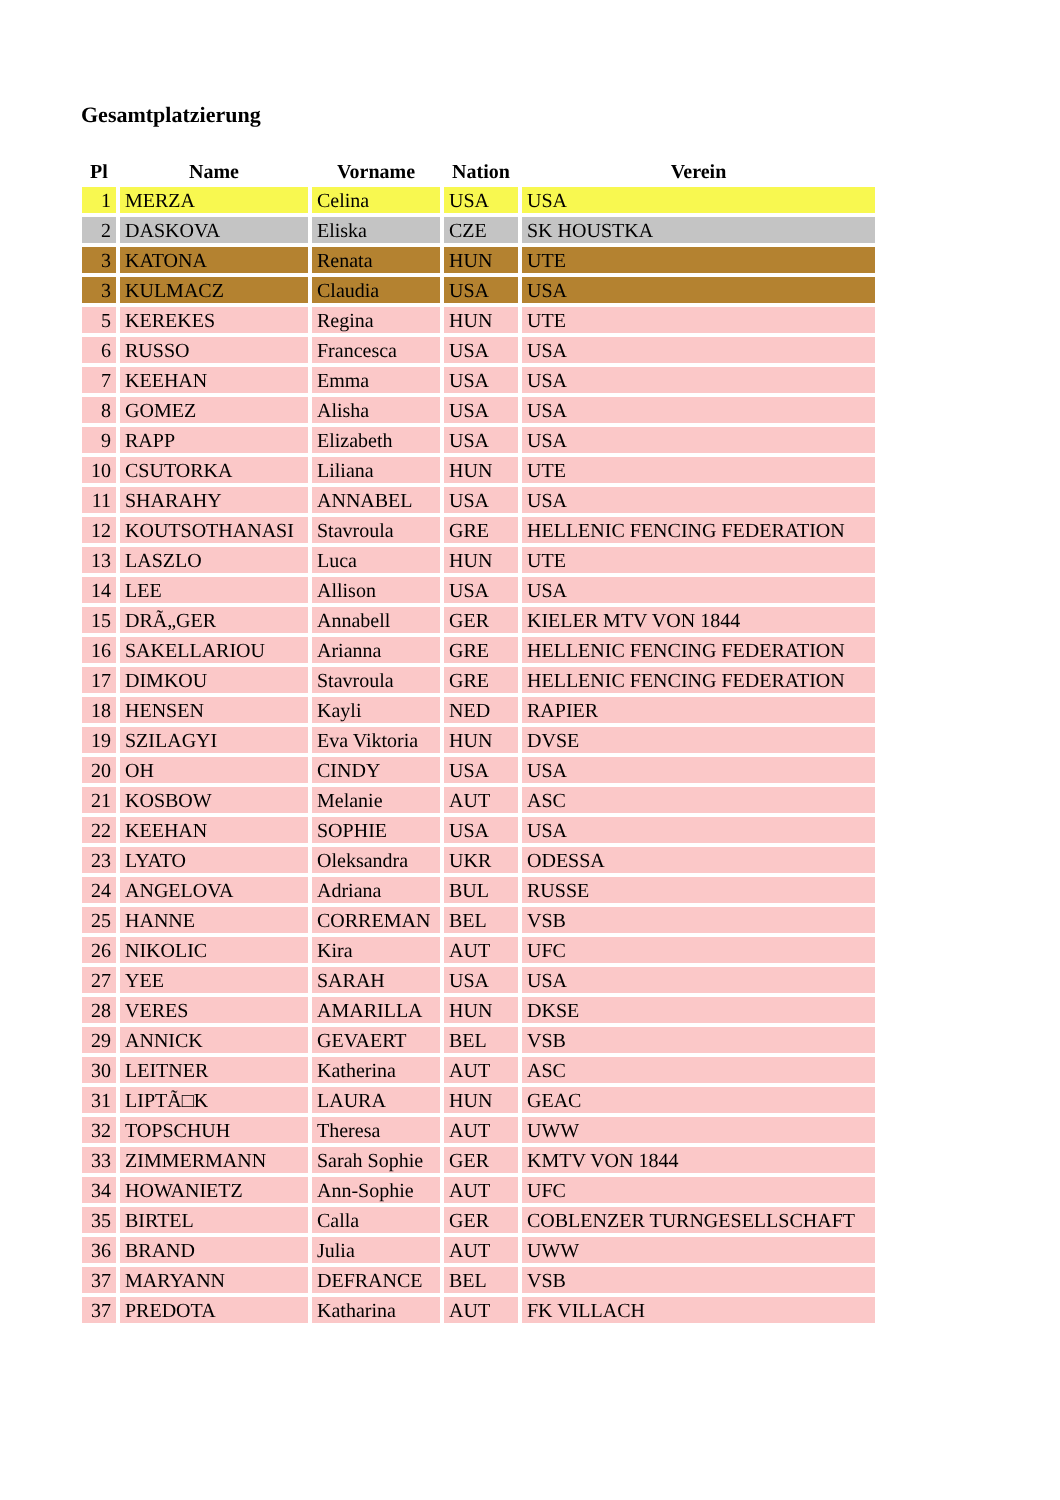Gesamtplatzierung
| Pl | Name | Vorname | Nation | Verein |
| --- | --- | --- | --- | --- |
| 1 | MERZA | Celina | USA | USA |
| 2 | DASKOVA | Eliska | CZE | SK HOUSTKA |
| 3 | KATONA | Renata | HUN | UTE |
| 3 | KULMACZ | Claudia | USA | USA |
| 5 | KEREKES | Regina | HUN | UTE |
| 6 | RUSSO | Francesca | USA | USA |
| 7 | KEEHAN | Emma | USA | USA |
| 8 | GOMEZ | Alisha | USA | USA |
| 9 | RAPP | Elizabeth | USA | USA |
| 10 | CSUTORKA | Liliana | HUN | UTE |
| 11 | SHARAHY | ANNABEL | USA | USA |
| 12 | KOUTSOTHANASI | Stavroula | GRE | HELLENIC FENCING FEDERATION |
| 13 | LASZLO | Luca | HUN | UTE |
| 14 | LEE | Allison | USA | USA |
| 15 | DRÃ„GER | Annabell | GER | KIELER MTV VON 1844 |
| 16 | SAKELLARIOU | Arianna | GRE | HELLENIC FENCING FEDERATION |
| 17 | DIMKOU | Stavroula | GRE | HELLENIC FENCING FEDERATION |
| 18 | HENSEN | Kayli | NED | RAPIER |
| 19 | SZILAGYI | Eva Viktoria | HUN | DVSE |
| 20 | OH | CINDY | USA | USA |
| 21 | KOSBOW | Melanie | AUT | ASC |
| 22 | KEEHAN | SOPHIE | USA | USA |
| 23 | LYATO | Oleksandra | UKR | ODESSA |
| 24 | ANGELOVA | Adriana | BUL | RUSSE |
| 25 | HANNE | CORREMAN | BEL | VSB |
| 26 | NIKOLIC | Kira | AUT | UFC |
| 27 | YEE | SARAH | USA | USA |
| 28 | VERES | AMARILLA | HUN | DKSE |
| 29 | ANNICK | GEVAERT | BEL | VSB |
| 30 | LEITNER | Katherina | AUT | ASC |
| 31 | LIPTÃ□K | LAURA | HUN | GEAC |
| 32 | TOPSCHUH | Theresa | AUT | UWW |
| 33 | ZIMMERMANN | Sarah Sophie | GER | KMTV VON 1844 |
| 34 | HOWANIETZ | Ann-Sophie | AUT | UFC |
| 35 | BIRTEL | Calla | GER | COBLENZER TURNGESELLSCHAFT |
| 36 | BRAND | Julia | AUT | UWW |
| 37 | MARYANN | DEFRANCE | BEL | VSB |
| 37 | PREDOTA | Katharina | AUT | FK VILLACH |